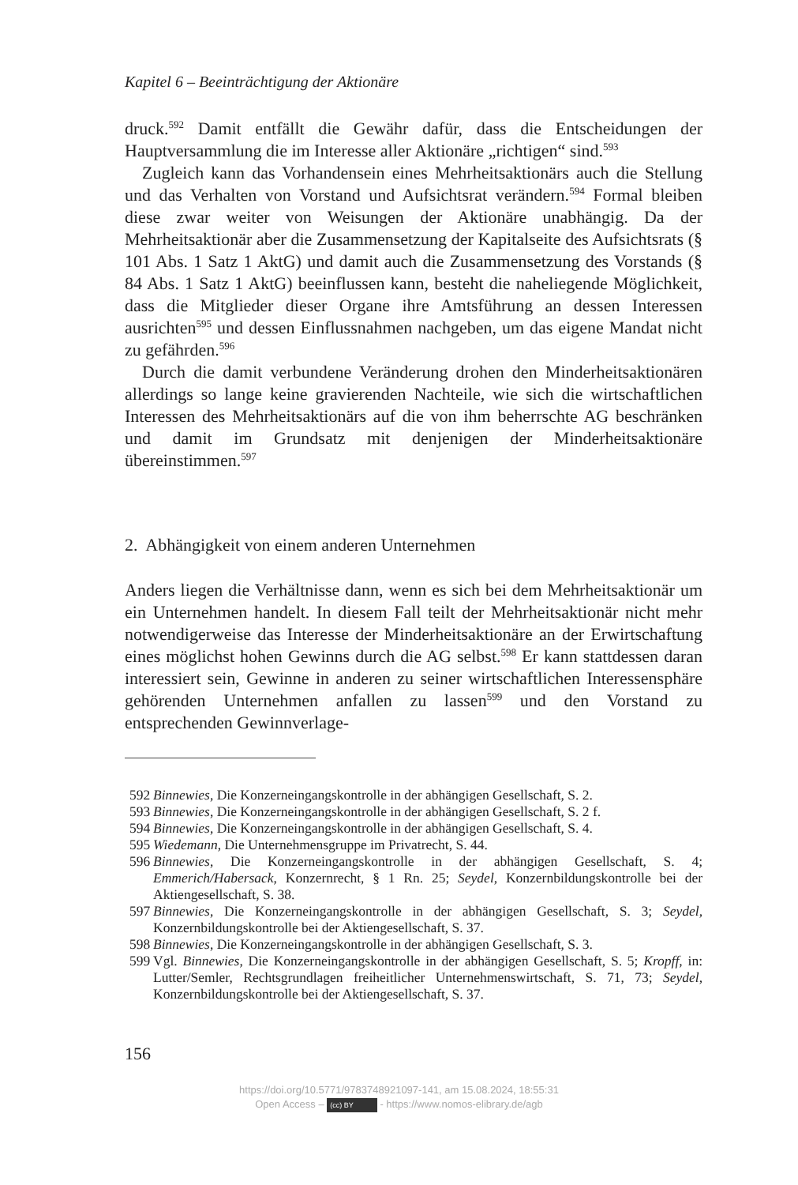Kapitel 6 – Beeinträchtigung der Aktionäre
druck.<sup>592</sup> Damit entfällt die Gewähr dafür, dass die Entscheidungen der Hauptversammlung die im Interesse aller Aktionäre „richtigen“ sind.<sup>593</sup>
Zugleich kann das Vorhandensein eines Mehrheitsaktionärs auch die Stellung und das Verhalten von Vorstand und Aufsichtsrat verändern.<sup>594</sup> Formal bleiben diese zwar weiter von Weisungen der Aktionäre unabhängig. Da der Mehrheitsaktionär aber die Zusammensetzung der Kapitalseite des Aufsichtsrats (§ 101 Abs. 1 Satz 1 AktG) und damit auch die Zusammensetzung des Vorstands (§ 84 Abs. 1 Satz 1 AktG) beeinflussen kann, besteht die naheliegende Möglichkeit, dass die Mitglieder dieser Organe ihre Amtsführung an dessen Interessen ausrichten<sup>595</sup> und dessen Einflussnahmen nachgeben, um das eigene Mandat nicht zu gefährden.<sup>596</sup>
Durch die damit verbundene Veränderung drohen den Minderheitsaktionären allerdings so lange keine gravierenden Nachteile, wie sich die wirtschaftlichen Interessen des Mehrheitsaktionärs auf die von ihm beherrschte AG beschränken und damit im Grundsatz mit denjenigen der Minderheitsaktionäre übereinstimmen.<sup>597</sup>
2. Abhängigkeit von einem anderen Unternehmen
Anders liegen die Verhältnisse dann, wenn es sich bei dem Mehrheitsaktionär um ein Unternehmen handelt. In diesem Fall teilt der Mehrheitsaktionär nicht mehr notwendigerweise das Interesse der Minderheitsaktionäre an der Erwirtschaftung eines möglichst hohen Gewinns durch die AG selbst.<sup>598</sup> Er kann stattdessen daran interessiert sein, Gewinne in anderen zu seiner wirtschaftlichen Interessensphäre gehörenden Unternehmen anfallen zu lassen<sup>599</sup> und den Vorstand zu entsprechenden Gewinnverlage-
592 Binnewies, Die Konzerneingangskontrolle in der abhängigen Gesellschaft, S. 2.
593 Binnewies, Die Konzerneingangskontrolle in der abhängigen Gesellschaft, S. 2 f.
594 Binnewies, Die Konzerneingangskontrolle in der abhängigen Gesellschaft, S. 4.
595 Wiedemann, Die Unternehmensgruppe im Privatrecht, S. 44.
596 Binnewies, Die Konzerneingangskontrolle in der abhängigen Gesellschaft, S. 4; Emmerich/Habersack, Konzernrecht, § 1 Rn. 25; Seydel, Konzernbildungskontrolle bei der Aktiengesellschaft, S. 38.
597 Binnewies, Die Konzerneingangskontrolle in der abhängigen Gesellschaft, S. 3; Seydel, Konzernbildungskontrolle bei der Aktiengesellschaft, S. 37.
598 Binnewies, Die Konzerneingangskontrolle in der abhängigen Gesellschaft, S. 3.
599 Vgl. Binnewies, Die Konzerneingangskontrolle in der abhängigen Gesellschaft, S. 5; Kropff, in: Lutter/Semler, Rechtsgrundlagen freiheitlicher Unternehmenswirtschaft, S. 71, 73; Seydel, Konzernbildungskontrolle bei der Aktiengesellschaft, S. 37.
156
https://doi.org/10.5771/9783748921097-141, am 15.08.2024, 18:55:31
Open Access – (cc) BY - https://www.nomos-elibrary.de/agb